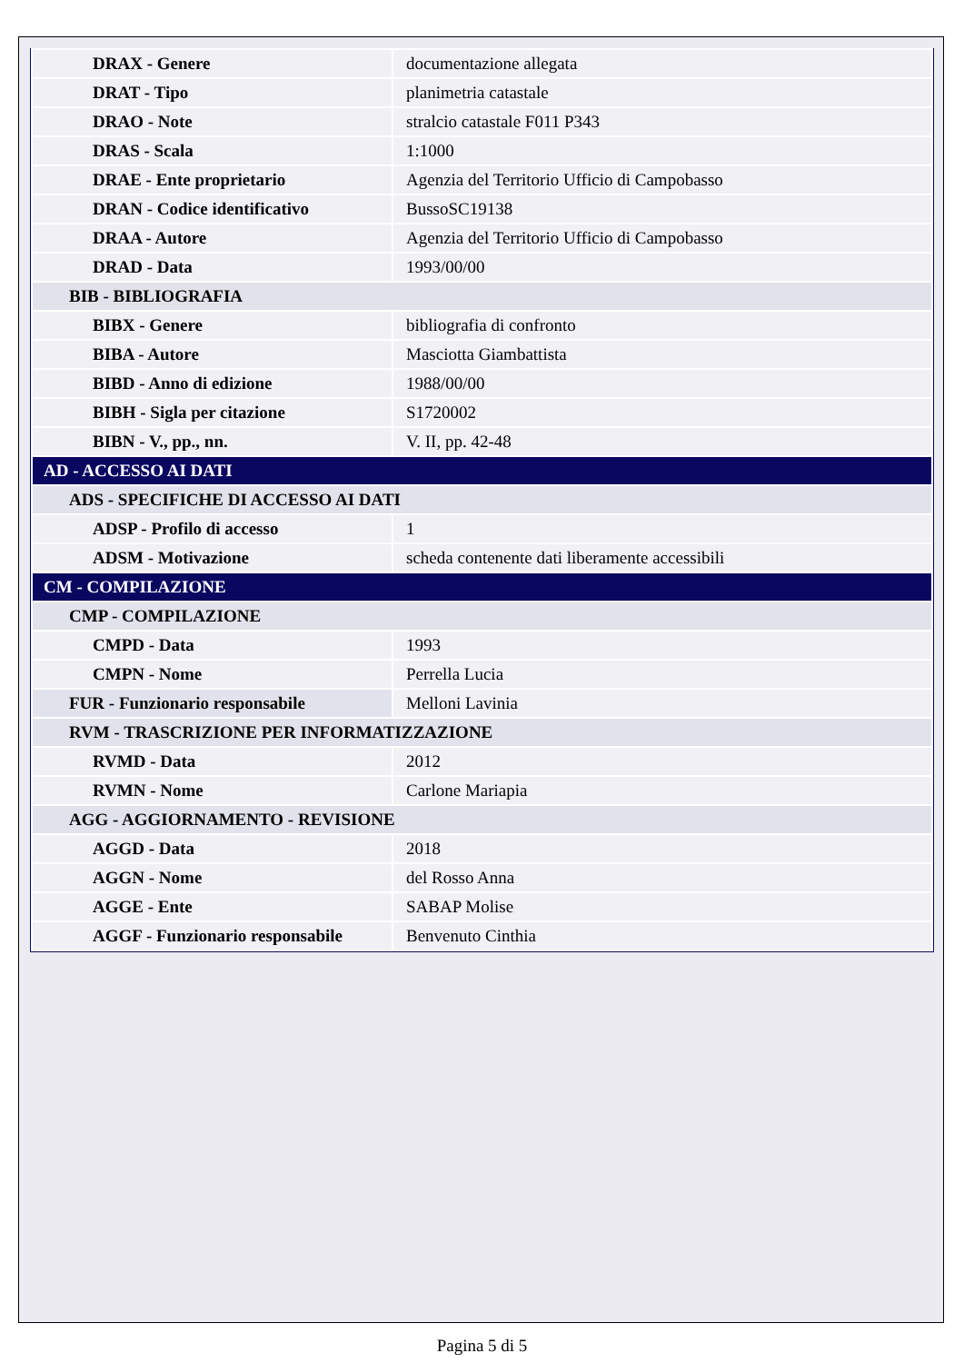| DRAX - Genere | documentazione allegata |
| DRAT - Tipo | planimetria catastale |
| DRAO - Note | stralcio catastale F011 P343 |
| DRAS - Scala | 1:1000 |
| DRAE - Ente proprietario | Agenzia del Territorio Ufficio di Campobasso |
| DRAN - Codice identificativo | BussoSC19138 |
| DRAA - Autore | Agenzia del Territorio Ufficio di Campobasso |
| DRAD - Data | 1993/00/00 |
| BIB - BIBLIOGRAFIA | |
| BIBX - Genere | bibliografia di confronto |
| BIBA - Autore | Masciotta Giambattista |
| BIBD - Anno di edizione | 1988/00/00 |
| BIBH - Sigla per citazione | S1720002 |
| BIBN - V., pp., nn. | V. II, pp. 42-48 |
| AD - ACCESSO AI DATI | |
| ADS - SPECIFICHE DI ACCESSO AI DATI | |
| ADSP - Profilo di accesso | 1 |
| ADSM - Motivazione | scheda contenente dati liberamente accessibili |
| CM - COMPILAZIONE | |
| CMP - COMPILAZIONE | |
| CMPD - Data | 1993 |
| CMPN - Nome | Perrella Lucia |
| FUR - Funzionario responsabile | Melloni Lavinia |
| RVM - TRASCRIZIONE PER INFORMATIZZAZIONE | |
| RVMD - Data | 2012 |
| RVMN - Nome | Carlone Mariapia |
| AGG - AGGIORNAMENTO - REVISIONE | |
| AGGD - Data | 2018 |
| AGGN - Nome | del Rosso Anna |
| AGGE - Ente | SABAP Molise |
| AGGF - Funzionario responsabile | Benvenuto Cinthia |
Pagina 5 di 5